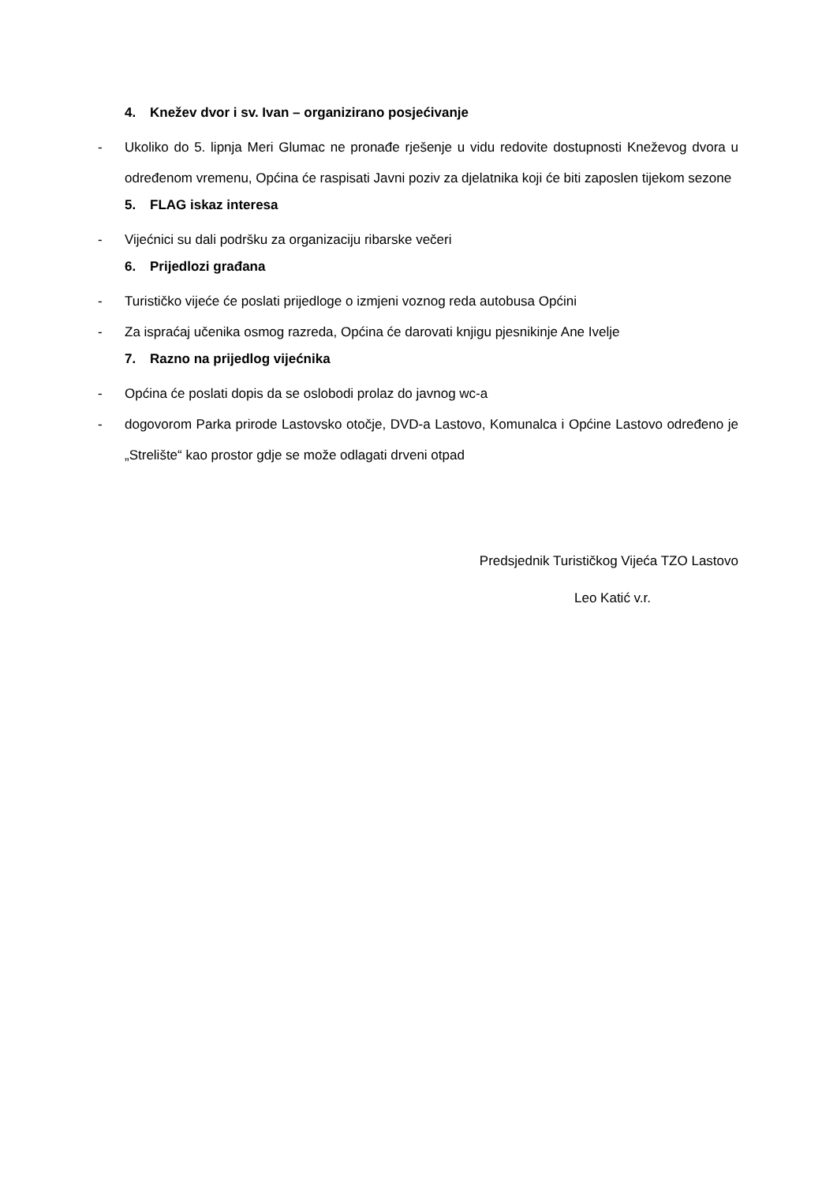4. Knežev dvor i sv. Ivan – organizirano posjećivanje
- Ukoliko do 5. lipnja Meri Glumac ne pronađe rješenje u vidu redovite dostupnosti Kneževog dvora u određenom vremenu, Općina će raspisati Javni poziv za djelatnika koji će biti zaposlen tijekom sezone
5. FLAG iskaz interesa
- Vijećnici su dali podršku za organizaciju ribarske večeri
6. Prijedlozi građana
- Turističko vijeće će poslati prijedloge o izmjeni voznog reda autobusa Općini
- Za ispraćaj učenika osmog razreda, Općina će darovati knjigu pjesnikinje Ane Ivelje
7. Razno na prijedlog vijećnika
- Općina će poslati dopis da se oslobodi prolaz do javnog wc-a
- dogovorom Parka prirode Lastovsko otočje, DVD-a Lastovo, Komunalca i Općine Lastovo određeno je „Strelište“ kao prostor gdje se može odlagati drveni otpad
Predsjednik Turističkog Vijeća TZO Lastovo
Leo Katić v.r.